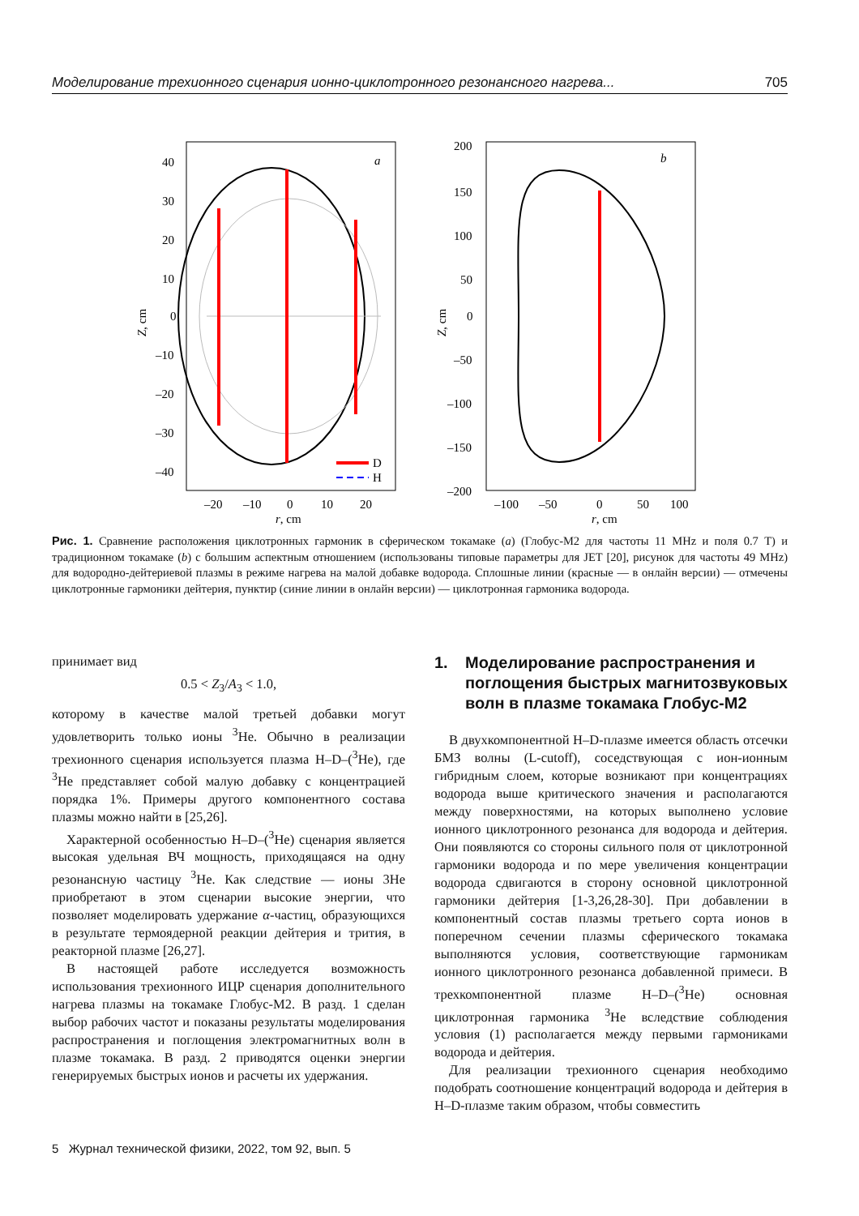Моделирование трехионного сценария ионно-циклотронного резонансного нагрева... 705
D
H
a
40
30
20
10
0
–10
–20
–30
–40
–20
–10
0
10
20
r, cm
Z, cm
b
200
150
100
50
0
–50
–100
–150
–200
–100
–50
0
50
100
r, cm
Z, cm
Рис. 1. Сравнение расположения циклотронных гармоник в сферическом токамаке (a) (Глобус-М2 для частоты 11 MHz и поля 0.7 T) и традиционном токамаке (b) с большим аспектным отношением (использованы типовые параметры для JET [20], рисунок для частоты 49 MHz) для водородно-дейтериевой плазмы в режиме нагрева на малой добавке водорода. Сплошные линии (красные — в онлайн версии) — отмечены циклотронные гармоники дейтерия, пунктир (синие линии в онлайн версии) — циклотронная гармоника водорода.
принимает вид
0.5 < Z<sub>3</sub>/A<sub>3</sub> < 1.0,
которому в качестве малой третьей добавки могут удовлетворить только ионы <sup>3</sup>He. Обычно в реализации трехионного сценария используется плазма H–D–(<sup>3</sup>He), где <sup>3</sup>He представляет собой малую добавку с концентрацией порядка 1%. Примеры другого компонентного состава плазмы можно найти в [25,26].
Характерной особенностью H–D–(<sup>3</sup>He) сценария является высокая удельная ВЧ мощность, приходящаяся на одну резонансную частицу <sup>3</sup>He. Как следствие — ионы 3He приобретают в этом сценарии высокие энергии, что позволяет моделировать удержание α-частиц, образующихся в результате термоядерной реакции дейтерия и трития, в реакторной плазме [26,27].
В настоящей работе исследуется возможность использования трехионного ИЦР сценария дополнительного нагрева плазмы на токамаке Глобус-М2. В разд. 1 сделан выбор рабочих частот и показаны результаты моделирования распространения и поглощения электромагнитных волн в плазме токамака. В разд. 2 приводятся оценки энергии генерируемых быстрых ионов и расчеты их удержания.
1. Моделирование распространения и поглощения быстрых магнитозвуковых волн в плазме токамака Глобус-М2
В двухкомпонентной H–D-плазме имеется область отсечки БМЗ волны (L-cutoff), соседствующая с ион-ионным гибридным слоем, которые возникают при концентрациях водорода выше критического значения и располагаются между поверхностями, на которых выполнено условие ионного циклотронного резонанса для водорода и дейтерия. Они появляются со стороны сильного поля от циклотронной гармоники водорода и по мере увеличения концентрации водорода сдвигаются в сторону основной циклотронной гармоники дейтерия [1-3,26,28-30]. При добавлении в компонентный состав плазмы третьего сорта ионов в поперечном сечении плазмы сферического токамака выполняются условия, соответствующие гармоникам ионного циклотронного резонанса добавленной примеси. В трехкомпонентной плазме H–D–(<sup>3</sup>He) основная циклотронная гармоника <sup>3</sup>He вследствие соблюдения условия (1) располагается между первыми гармониками водорода и дейтерия.
Для реализации трехионного сценария необходимо подобрать соотношение концентраций водорода и дейтерия в H–D-плазме таким образом, чтобы совместить
5 Журнал технической физики, 2022, том 92, вып. 5